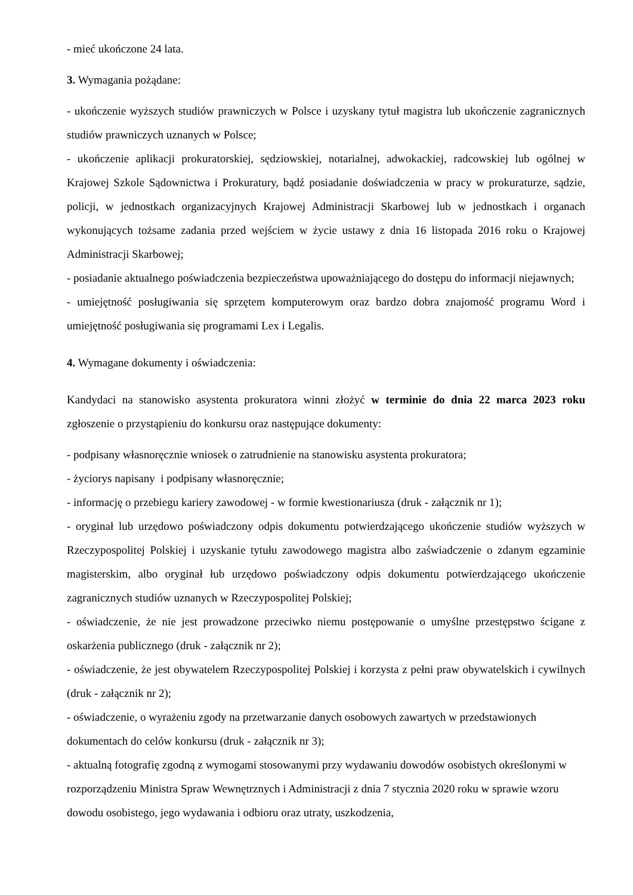- mieć ukończone 24 lata.
3. Wymagania pożądane:
- ukończenie wyższych studiów prawniczych w Polsce i uzyskany tytuł magistra lub ukończenie zagranicznych studiów prawniczych uznanych w Polsce;
- ukończenie aplikacji prokuratorskiej, sędziowskiej, notarialnej, adwokackiej, radcowskiej lub ogólnej w Krajowej Szkole Sądownictwa i Prokuratury, bądź posiadanie doświadczenia w pracy w prokuraturze, sądzie, policji, w jednostkach organizacyjnych Krajowej Administracji Skarbowej lub w jednostkach i organach wykonujących tożsame zadania przed wejściem w życie ustawy z dnia 16 listopada 2016 roku o Krajowej Administracji Skarbowej;
- posiadanie aktualnego poświadczenia bezpieczeństwa upoważniającego do dostępu do informacji niejawnych;
- umiejętność posługiwania się sprzętem komputerowym oraz bardzo dobra znajomość programu Word i umiejętność posługiwania się programami Lex i Legalis.
4. Wymagane dokumenty i oświadczenia:
Kandydaci na stanowisko asystenta prokuratora winni złożyć w terminie do dnia 22 marca 2023 roku zgłoszenie o przystąpieniu do konkursu oraz następujące dokumenty:
- podpisany własnoręcznie wniosek o zatrudnienie na stanowisku asystenta prokuratora;
- życiorys napisany i podpisany własnoręcznie;
- informację o przebiegu kariery zawodowej - w formie kwestionariusza (druk - załącznik nr 1);
- oryginał lub urzędowo poświadczony odpis dokumentu potwierdzającego ukończenie studiów wyższych w Rzeczypospolitej Polskiej i uzyskanie tytułu zawodowego magistra albo zaświadczenie o zdanym egzaminie magisterskim, albo oryginał łub urzędowo poświadczony odpis dokumentu potwierdzającego ukończenie zagranicznych studiów uznanych w Rzeczypospolitej Polskiej;
- oświadczenie, że nie jest prowadzone przeciwko niemu postępowanie o umyślne przestępstwo ścigane z oskarżenia publicznego (druk - załącznik nr 2);
- oświadczenie, że jest obywatelem Rzeczypospolitej Polskiej i korzysta z pełni praw obywatelskich i cywilnych (druk - załącznik nr 2);
- oświadczenie, o wyrażeniu zgody na przetwarzanie danych osobowych zawartych w przedstawionych dokumentach do celów konkursu (druk - załącznik nr 3);
- aktualną fotografię zgodną z wymogami stosowanymi przy wydawaniu dowodów osobistych określonymi w rozporządzeniu Ministra Spraw Wewnętrznych i Administracji z dnia 7 stycznia 2020 roku w sprawie wzoru dowodu osobistego, jego wydawania i odbioru oraz utraty, uszkodzenia,